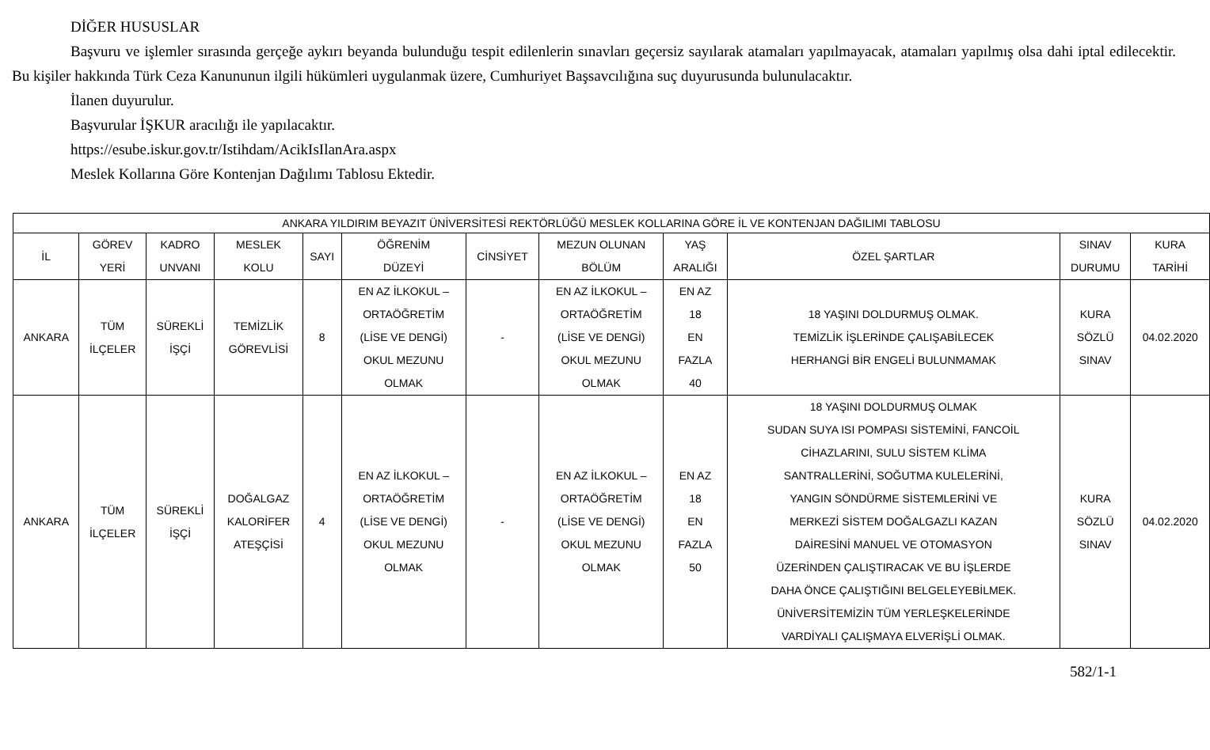DİĞER HUSUSLAR
Başvuru ve işlemler sırasında gerçeğe aykırı beyanda bulunduğu tespit edilenlerin sınavları geçersiz sayılarak atamaları yapılmayacak, atamaları yapılmış olsa dahi iptal edilecektir. Bu kişiler hakkında Türk Ceza Kanununun ilgili hükümleri uygulanmak üzere, Cumhuriyet Başsavcılığına suç duyurusunda bulunulacaktır.
İlanen duyurulur.
Başvurular İŞKUR aracılığı ile yapılacaktır.
https://esube.iskur.gov.tr/Istihdam/AcikIsIlanAra.aspx
Meslek Kollarına Göre Kontenjan Dağılımı Tablosu Ektedir.
| ANKARA YILDIRIM BEYAZIT ÜNİVERSİTESİ REKTÖRLÜĞÜ MESLEK KOLLARINA GÖRE İL VE KONTENJAN DAĞILIMI TABLOSU | | | | | | | | | | | |
| --- | --- | --- | --- | --- | --- | --- | --- | --- | --- | --- | --- |
| İL | GÖREV YERİ | KADRO UNVANI | MESLEK KOLU | SAYI | ÖĞRENİM DÜZEYİ | CİNSİYET | MEZUN OLUNAN BÖLÜM | YAŞ ARALIĞI | ÖZEL ŞARTLAR | SINAV DURUMU | KURA TARİHİ |
| ANKARA | TÜM İLÇELER | SÜREKLİ İŞÇİ | TEMİZLİK GÖREVLİSİ | 8 | EN AZ İLKOKUL – ORTAÖĞRETİM (LİSE VE DENGİ) OKUL MEZUNU OLMAK | - | EN AZ İLKOKUL – ORTAÖĞRETİM (LİSE VE DENGİ) OKUL MEZUNU OLMAK | EN AZ 18 EN FAZLA 40 | 18 YAŞINI DOLDURMUŞ OLMAK. TEMİZLİK İŞLERİNDE ÇALIŞABİLECEK HERHANGİ BİR ENGELİ BULUNMAMAK | KURA SÖZLÜ SINAV | 04.02.2020 |
| ANKARA | TÜM İLÇELER | SÜREKLİ İŞÇİ | DOĞALGAZ KALORİFER ATEŞÇİSİ | 4 | EN AZ İLKOKUL – ORTAÖĞRETİM (LİSE VE DENGİ) OKUL MEZUNU OLMAK | - | EN AZ İLKOKUL – ORTAÖĞRETİM (LİSE VE DENGİ) OKUL MEZUNU OLMAK | EN AZ 18 EN FAZLA 50 | 18 YAŞINI DOLDURMUŞ OLMAK SUDAN SUYA ISI POMPASI SİSTEMİNİ, FANCOİL CİHAZLARINI, SULU SİSTEM KLİMA SANTRALLERİNİ, SOĞUTMA KULELERİNİ, YANGIN SÖNDÜRME SİSTEMLERİNİ VE MERKEZİ SİSTEM DOĞALGAZLI KAZAN DAİRESİNİ MANUEL VE OTOMASYON ÜZERİNDEN ÇALIŞTIRACAK VE BU İŞLERDE DAHA ÖNCE ÇALIŞTIĞINI BELGELEYEBİLMEK. ÜNİVERSİTEMİZİN TÜM YERLEŞKELERİNDE VARDİYALI ÇALIŞMAYA ELVERİŞLİ OLMAK. | KURA SÖZLÜ SINAV | 04.02.2020 |
582/1-1